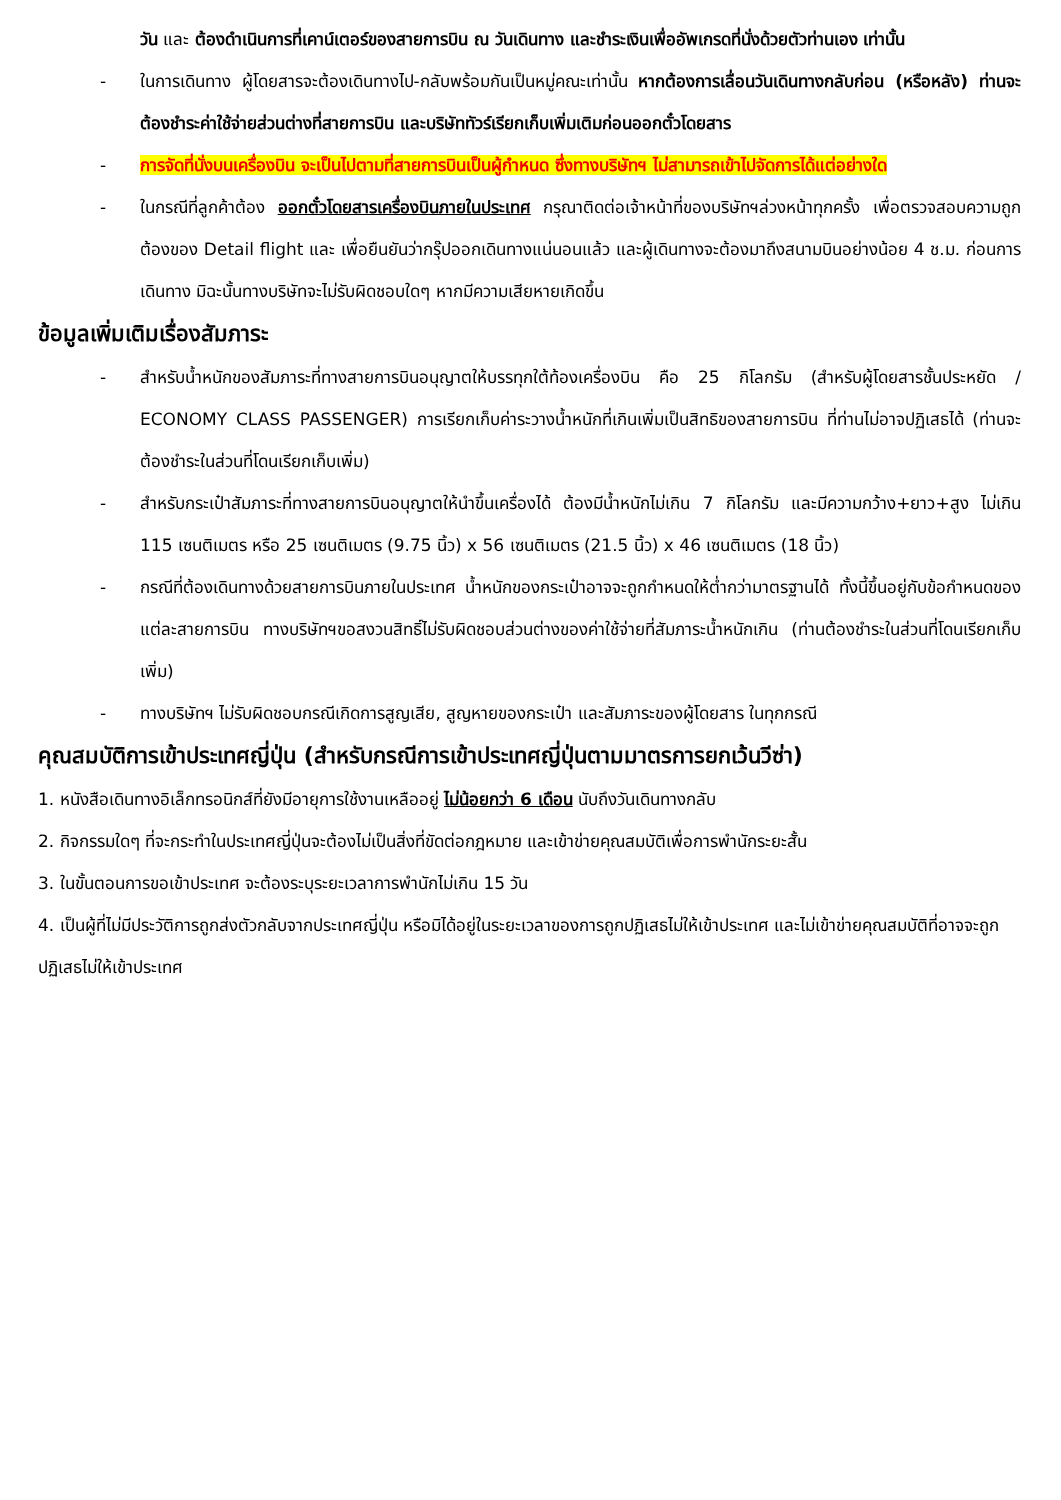วัน และ ต้องดำเนินการที่เคาน์เตอร์ของสายการบิน ณ วันเดินทาง และชำระเงินเพื่ออัพเกรดที่นั่งด้วยตัวท่านเอง เท่านั้น
- ในการเดินทาง ผู้โดยสารจะต้องเดินทางไป-กลับพร้อมกันเป็นหมู่คณะเท่านั้น หากต้องการเลื่อนวันเดินทางกลับก่อน (หรือหลัง) ท่านจะต้องชำระค่าใช้จ่ายส่วนต่างที่สายการบิน และบริษัททัวร์เรียกเก็บเพิ่มเติมก่อนออกตั๋วโดยสาร
- การจัดที่นั่งบนเครื่องบิน จะเป็นไปตามที่สายการบินเป็นผู้กำหนด ซึ่งทางบริษัทฯ ไม่สามารถเข้าไปจัดการได้แต่อย่างใด
- ในกรณีที่ลูกค้าต้อง ออกตั๋วโดยสารเครื่องบินภายในประเทศ กรุณาติดต่อเจ้าหน้าที่ของบริษัทฯล่วงหน้าทุกครั้ง เพื่อตรวจสอบความถูกต้องของ Detail flight และ เพื่อยืนยันว่ากรุ๊ปออกเดินทางแน่นอนแล้ว และผู้เดินทางจะต้องมาถึงสนามบินอย่างน้อย 4 ช.ม. ก่อนการเดินทาง มิฉะนั้นทางบริษัทจะไม่รับผิดชอบใดๆ หากมีความเสียหายเกิดขึ้น
ข้อมูลเพิ่มเติมเรื่องสัมภาระ
- สำหรับน้ำหนักของสัมภาระที่ทางสายการบินอนุญาตให้บรรทุกใต้ท้องเครื่องบิน คือ 25 กิโลกรัม (สำหรับผู้โดยสารชั้นประหยัด / ECONOMY CLASS PASSENGER) การเรียกเก็บค่าระวางน้ำหนักที่เกินเพิ่มเป็นสิทธิของสายการบิน ที่ท่านไม่อาจปฏิเสธได้ (ท่านจะต้องชำระในส่วนที่โดนเรียกเก็บเพิ่ม)
- สำหรับกระเป๋าสัมภาระที่ทางสายการบินอนุญาตให้นำขึ้นเครื่องได้ ต้องมีน้ำหนักไม่เกิน 7 กิโลกรัม และมีความกว้าง+ยาว+สูง ไม่เกิน 115 เซนติเมตร หรือ 25 เซนติเมตร (9.75 นิ้ว) x 56 เซนติเมตร (21.5 นิ้ว) x 46 เซนติเมตร (18 นิ้ว)
- กรณีที่ต้องเดินทางด้วยสายการบินภายในประเทศ น้ำหนักของกระเป๋าอาจจะถูกกำหนดให้ต่ำกว่ามาตรฐานได้ ทั้งนี้ขึ้นอยู่กับข้อกำหนดของแต่ละสายการบิน ทางบริษัทฯขอสงวนสิทธิ์ไม่รับผิดชอบส่วนต่างของค่าใช้จ่ายที่สัมภาระน้ำหนักเกิน (ท่านต้องชำระในส่วนที่โดนเรียกเก็บเพิ่ม)
- ทางบริษัทฯ ไม่รับผิดชอบกรณีเกิดการสูญเสีย, สูญหายของกระเป๋า และสัมภาระของผู้โดยสาร ในทุกกรณี
คุณสมบัติการเข้าประเทศญี่ปุ่น (สำหรับกรณีการเข้าประเทศญี่ปุ่นตามมาตรการยกเว้นวีซ่า)
1. หนังสือเดินทางอิเล็กทรอนิกส์ที่ยังมีอายุการใช้งานเหลืออยู่ ไม่น้อยกว่า 6 เดือน นับถึงวันเดินทางกลับ
2. กิจกรรมใดๆ ที่จะกระทำในประเทศญี่ปุ่นจะต้องไม่เป็นสิ่งที่ขัดต่อกฎหมาย และเข้าข่ายคุณสมบัติเพื่อการพำนักระยะสั้น
3. ในขั้นตอนการขอเข้าประเทศ จะต้องระบุระยะเวลาการพำนักไม่เกิน 15 วัน
4. เป็นผู้ที่ไม่มีประวัติการถูกส่งตัวกลับจากประเทศญี่ปุ่น หรือมิได้อยู่ในระยะเวลาของการถูกปฏิเสธไม่ให้เข้าประเทศ และไม่เข้าข่ายคุณสมบัติที่อาจจะถูกปฏิเสธไม่ให้เข้าประเทศ